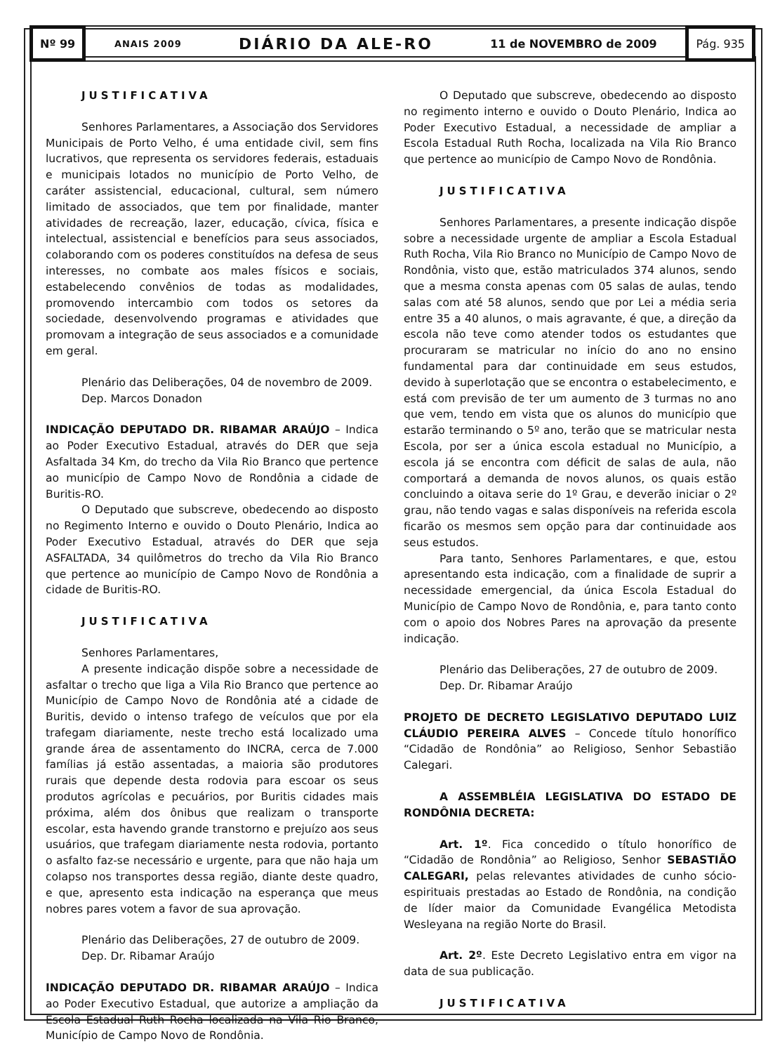Nº 99
ANAIS 2009 DIÁRIO DA ALE-RO 11 de NOVEMBRO de 2009
Pág. 935
JUSTIFICATIVA
Senhores Parlamentares, a Associação dos Servidores Municipais de Porto Velho, é uma entidade civil, sem fins lucrativos, que representa os servidores federais, estaduais e municipais lotados no município de Porto Velho, de caráter assistencial, educacional, cultural, sem número limitado de associados, que tem por finalidade, manter atividades de recreação, lazer, educação, cívica, física e intelectual, assistencial e benefícios para seus associados, colaborando com os poderes constituídos na defesa de seus interesses, no combate aos males físicos e sociais, estabelecendo convênios de todas as modalidades, promovendo intercambio com todos os setores da sociedade, desenvolvendo programas e atividades que promovam a integração de seus associados e a comunidade em geral.
Plenário das Deliberações, 04 de novembro de 2009.
Dep. Marcos Donadon
INDICAÇÃO DEPUTADO DR. RIBAMAR ARAÚJO – Indica ao Poder Executivo Estadual, através do DER que seja Asfaltada 34 Km, do trecho da Vila Rio Branco que pertence ao município de Campo Novo de Rondônia a cidade de Buritis-RO.
O Deputado que subscreve, obedecendo ao disposto no Regimento Interno e ouvido o Douto Plenário, Indica ao Poder Executivo Estadual, através do DER que seja ASFALTADA, 34 quilômetros do trecho da Vila Rio Branco que pertence ao município de Campo Novo de Rondônia a cidade de Buritis-RO.
JUSTIFICATIVA
Senhores Parlamentares,
A presente indicação dispõe sobre a necessidade de asfaltar o trecho que liga a Vila Rio Branco que pertence ao Município de Campo Novo de Rondônia até a cidade de Buritis, devido o intenso trafego de veículos que por ela trafegam diariamente, neste trecho está localizado uma grande área de assentamento do INCRA, cerca de 7.000 famílias já estão assentadas, a maioria são produtores rurais que depende desta rodovia para escoar os seus produtos agrícolas e pecuários, por Buritis cidades mais próxima, além dos ônibus que realizam o transporte escolar, esta havendo grande transtorno e prejuízo aos seus usuários, que trafegam diariamente nesta rodovia, portanto o asfalto faz-se necessário e urgente, para que não haja um colapso nos transportes dessa região, diante deste quadro, e que, apresento esta indicação na esperança que meus nobres pares votem a favor de sua aprovação.
Plenário das Deliberações, 27 de outubro de 2009.
Dep. Dr. Ribamar Araújo
INDICAÇÃO DEPUTADO DR. RIBAMAR ARAÚJO – Indica ao Poder Executivo Estadual, que autorize a ampliação da Escola Estadual Ruth Rocha localizada na Vila Rio Branco, Município de Campo Novo de Rondônia.
O Deputado que subscreve, obedecendo ao disposto no regimento interno e ouvido o Douto Plenário, Indica ao Poder Executivo Estadual, a necessidade de ampliar a Escola Estadual Ruth Rocha, localizada na Vila Rio Branco que pertence ao município de Campo Novo de Rondônia.
JUSTIFICATIVA
Senhores Parlamentares, a presente indicação dispõe sobre a necessidade urgente de ampliar a Escola Estadual Ruth Rocha, Vila Rio Branco no Município de Campo Novo de Rondônia, visto que, estão matriculados 374 alunos, sendo que a mesma consta apenas com 05 salas de aulas, tendo salas com até 58 alunos, sendo que por Lei a média seria entre 35 a 40 alunos, o mais agravante, é que, a direção da escola não teve como atender todos os estudantes que procuraram se matricular no início do ano no ensino fundamental para dar continuidade em seus estudos, devido à superlotação que se encontra o estabelecimento, e está com previsão de ter um aumento de 3 turmas no ano que vem, tendo em vista que os alunos do município que estarão terminando o 5º ano, terão que se matricular nesta Escola, por ser a única escola estadual no Município, a escola já se encontra com déficit de salas de aula, não comportará a demanda de novos alunos, os quais estão concluindo a oitava serie do 1º Grau, e deverão iniciar o 2º grau, não tendo vagas e salas disponíveis na referida escola ficarão os mesmos sem opção para dar continuidade aos seus estudos.
Para tanto, Senhores Parlamentares, e que, estou apresentando esta indicação, com a finalidade de suprir a necessidade emergencial, da única Escola Estadual do Município de Campo Novo de Rondônia, e, para tanto conto com o apoio dos Nobres Pares na aprovação da presente indicação.
Plenário das Deliberações, 27 de outubro de 2009.
Dep. Dr. Ribamar Araújo
PROJETO DE DECRETO LEGISLATIVO DEPUTADO LUIZ CLÁUDIO PEREIRA ALVES – Concede título honorífico “Cidadão de Rondônia” ao Religioso, Senhor Sebastião Calegari.
A ASSEMBLÉIA LEGISLATIVA DO ESTADO DE RONDÔNIA DECRETA:
Art. 1º. Fica concedido o título honorífico de “Cidadão de Rondônia” ao Religioso, Senhor SEBASTIÃO CALEGARI, pelas relevantes atividades de cunho sócio-espirituais prestadas ao Estado de Rondônia, na condição de líder maior da Comunidade Evangélica Metodista Wesleyana na região Norte do Brasil.
Art. 2º. Este Decreto Legislativo entra em vigor na data de sua publicação.
JUSTIFICATIVA